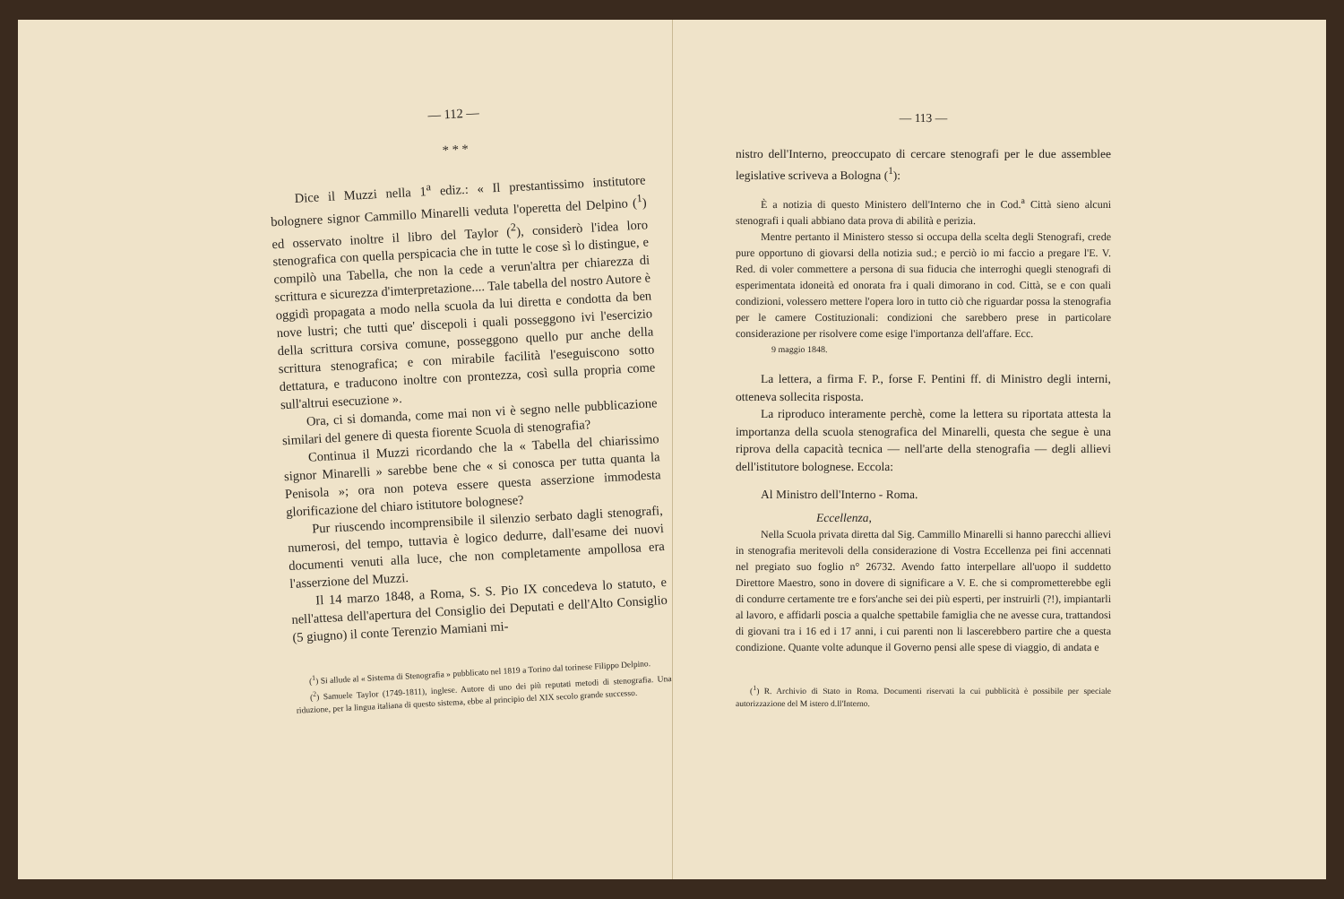— 112 —
* * *
Dice il Muzzi nella 1<sup>a</sup> ediz.: « Il prestantissimo institutore bolognere signor Cammillo Minarelli veduta l'operetta del Delpino (<sup>1</sup>) ed osservato inoltre il libro del Taylor (<sup>2</sup>), considerò l'idea loro stenografica con quella perspicacia che in tutte le cose sì lo distingue, e compilò una Tabella, che non la cede a verun'altra per chiarezza di scrittura e sicurezza d'imterpretazione.... Tale tabella del nostro Autore è oggidì propagata a modo nella scuola da lui diretta e condotta da ben nove lustri; che tutti que' discepoli i quali posseggono ivi l'esercizio della scrittura corsiva comune, posseggono quello pur anche della scrittura stenografica; e con mirabile facilità l'eseguiscono sotto dettatura, e traducono inoltre con prontezza, così sulla propria come sull'altrui esecuzione ».
Ora, ci si domanda, come mai non vi è segno nelle pubblicazione similari del genere di questa fiorente Scuola di stenografia?
Continua il Muzzi ricordando che la « Tabella del chiarissimo signor Minarelli » sarebbe bene che « si conosca per tutta quanta la Penisola »; ora non poteva essere questa asserzione immodesta glorificazione del chiaro istitutore bolognese?
Pur riuscendo incomprensibile il silenzio serbato dagli stenografi, numerosi, del tempo, tuttavia è logico dedurre, dall'esame dei nuovi documenti venuti alla luce, che non completamente ampollosa era l'asserzione del Muzzi.
Il 14 marzo 1848, a Roma, S. S. Pio IX concedeva lo statuto, e nell'attesa dell'apertura del Consiglio dei Deputati e dell'Alto Consiglio (5 giugno) il conte Terenzio Mamiani mi-
(<sup>1</sup>) Si allude al « Sistema di Stenografia » pubblicato nel 1819 a Torino dal torinese Filippo Delpino.
(<sup>2</sup>) Samuele Taylor (1749-1811), inglese. Autore di uno dei più reputati metodi di stenografia. Una riduzione, per la lingua italiana di questo sistema, ebbe al principio del XIX secolo grande successo.
— 113 —
nistro dell'Interno, preoccupato di cercare stenografi per le due assemblee legislative scriveva a Bologna (<sup>1</sup>):
È a notizia di questo Ministero dell'Interno che in Cod.<sup>a</sup> Città sieno alcuni stenografi i quali abbiano data prova di abilità e perizia.
Mentre pertanto il Ministero stesso si occupa della scelta degli Stenografi, crede pure opportuno di giovarsi della notizia sud.; e perciò io mi faccio a pregare l'E. V. Red. di voler commettere a persona di sua fiducia che interroghi quegli stenografi di esperimentata idoneità ed onorata fra i quali dimorano in cod. Città, se e con quali condizioni, volessero mettere l'opera loro in tutto ciò che riguardar possa la stenografia per le camere Costituzionali: condizioni che sarebbero prese in particolare considerazione per risolvere come esige l'importanza dell'affare. Ecc.
9 maggio 1848.
La lettera, a firma F. P., forse F. Pentini ff. di Ministro degli interni, otteneva sollecita risposta.
La riproduco interamente perchè, come la lettera su riportata attesta la importanza della scuola stenografica del Minarelli, questa che segue è una riprova della capacità tecnica — nell'arte della stenografia — degli allievi dell'istitutore bolognese. Eccola:
Al Ministro dell'Interno - Roma.
Eccellenza,
Nella Scuola privata diretta dal Sig. Cammillo Minarelli si hanno parecchi allievi in stenografia meritevoli della considerazione di Vostra Eccellenza pei fini accennati nel pregiato suo foglio n° 26732. Avendo fatto interpellare all'uopo il suddetto Direttore Maestro, sono in dovere di significare a V. E. che si comprometterebbe egli di condurre certamente tre e fors'anche sei dei più esperti, per instruirli (?!), impiantarli al lavoro, e affidarli poscia a qualche spettabile famiglia che ne avesse cura, trattandosi di giovani tra i 16 ed i 17 anni, i cui parenti non li lascerebbero partire che a questa condizione. Quante volte adunque il Governo pensi alle spese di viaggio, di andata e
(<sup>1</sup>) R. Archivio di Stato in Roma. Documenti riservati la cui pubblicità è possibile per speciale autorizzazione del M istero d.ll'Interno.